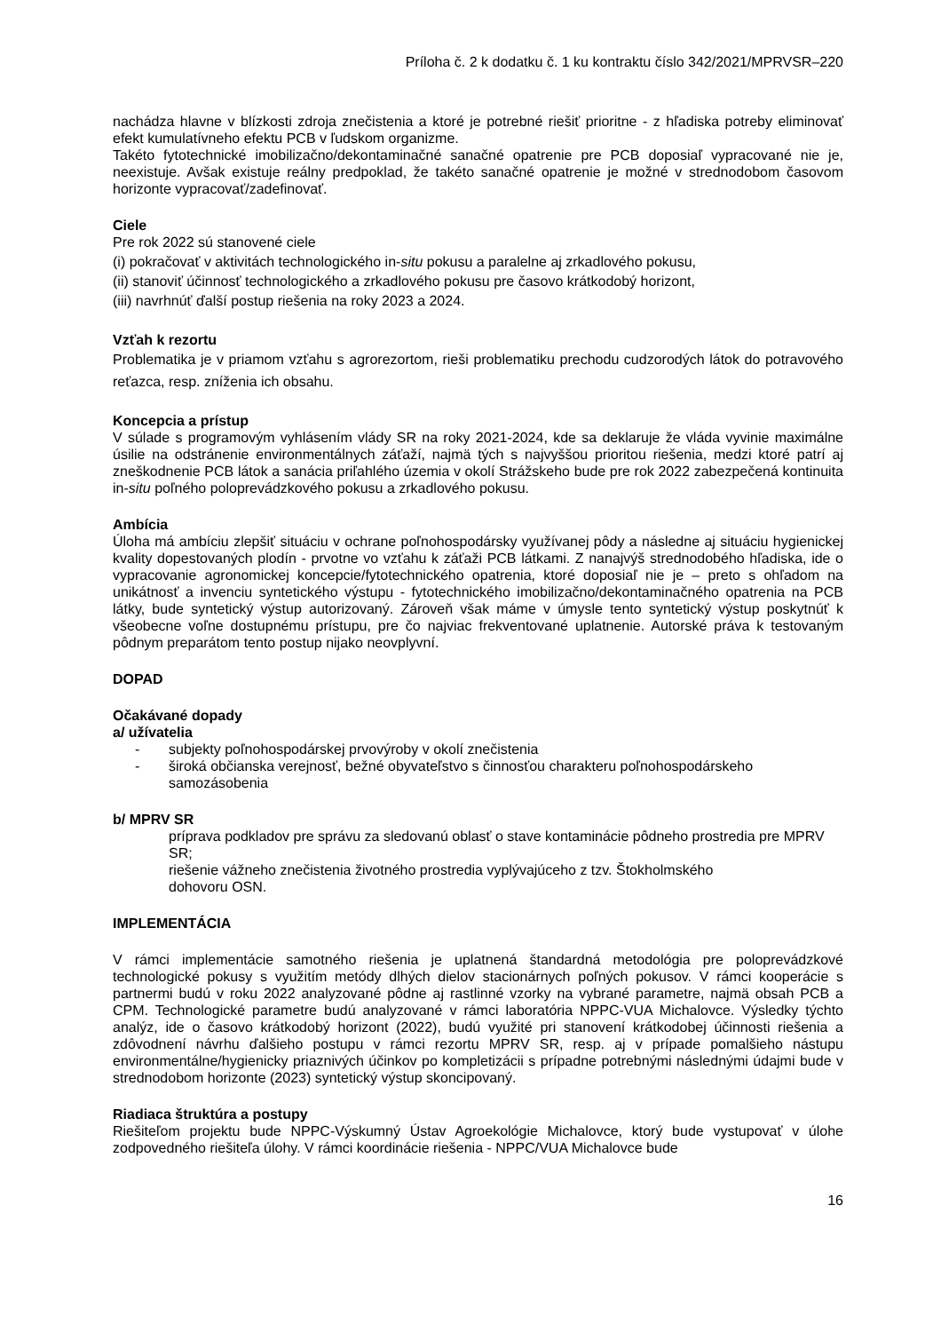Príloha č. 2 k dodatku č. 1 ku kontraktu číslo 342/2021/MPRVSR–220
nachádza hlavne v blízkosti zdroja znečistenia a ktoré je potrebné riešiť prioritne - z hľadiska potreby eliminovať efekt kumulatívneho efektu PCB v ľudskom organizme.
Takéto fytotechnické imobilizačno/dekontaminačné sanačné opatrenie pre PCB doposiaľ vypracované nie je, neexistuje. Avšak existuje reálny predpoklad, že takéto sanačné opatrenie je možné v strednodobom časovom horizonte vypracovať/zadefinovať.
Ciele
Pre rok 2022 sú stanovené ciele
(i) pokračovať v aktivitách technologického in-situ pokusu a paralelne aj zrkadlového pokusu,
(ii) stanoviť účinnosť technologického a zrkadlového pokusu pre časovo krátkodobý horizont,
(iii) navrhnúť ďalší postup riešenia na roky 2023 a 2024.
Vzťah k rezortu
Problematika je v priamom vzťahu s agrorezortom, rieši problematiku prechodu cudzorodých látok do potravového reťazca, resp. zníženia ich obsahu.
Koncepcia a prístup
V súlade s programovým vyhlásením vlády SR na roky 2021-2024, kde sa deklaruje že vláda vyvinie maximálne úsilie na odstránenie environmentálnych záťaží, najmä tých s najvyššou prioritou riešenia, medzi ktoré patrí aj zneškodnenie PCB látok a sanácia priľahlého územia v okolí Strážskeho bude pre rok 2022 zabezpečená kontinuita in-situ poľného poloprevádzkového pokusu a zrkadlového pokusu.
Ambícia
Úloha má ambíciu zlepšiť situáciu v ochrane poľnohospodársky využívanej pôdy a následne aj situáciu hygienickej kvality dopestovaných plodín - prvotne vo vzťahu k záťaži PCB látkami. Z nanajvýš strednodobého hľadiska, ide o vypracovanie agronomickej koncepcie/fytotechnického opatrenia, ktoré doposiaľ nie je – preto s ohľadom na unikátnosť a invenciu syntetického výstupu - fytotechnického imobilizačno/dekontaminačného opatrenia na PCB látky, bude syntetický výstup autorizovaný. Zároveň však máme v úmysle tento syntetický výstup poskytnúť k všeobecne voľne dostupnému prístupu, pre čo najviac frekventované uplatnenie. Autorské práva k testovaným pôdnym preparátom tento postup nijako neovplyvní.
DOPAD
Očakávané dopady
a/ užívatelia
- subjekty poľnohospodárskej prvovýroby v okolí znečistenia
- široká občianska verejnosť, bežné obyvateľstvo s činnosťou charakteru poľnohospodárskeho
samozásobenia
b/ MPRV SR
príprava podkladov pre správu za sledovanú oblasť o stave kontaminácie pôdneho prostredia pre MPRV SR;
riešenie vážneho znečistenia životného prostredia vyplývajúceho z tzv. Štokholmského
dohovoru OSN.
IMPLEMENTÁCIA
V rámci implementácie samotného riešenia je uplatnená štandardná metodológia pre poloprevádzkové technologické pokusy s využitím metódy dlhých dielov stacionárnych poľných pokusov. V rámci kooperácie s partnermi budú v roku 2022 analyzované pôdne aj rastlinné vzorky na vybrané parametre, najmä obsah PCB a CPM. Technologické parametre budú analyzované v rámci laboratória NPPC-VUA Michalovce. Výsledky týchto analýz, ide o časovo krátkodobý horizont (2022), budú využité pri stanovení krátkodobej účinnosti riešenia a zdôvodnení návrhu ďalšieho postupu v rámci rezortu MPRV SR, resp. aj v prípade pomalšieho nástupu environmentálne/hygienicky priaznivých účinkov po kompletizácii s prípadne potrebnými následnými údajmi bude v strednodobom horizonte (2023) syntetický výstup skoncipovaný.
Riadiaca štruktúra a postupy
Riešiteľom projektu bude NPPC-Výskumný Ústav Agroekológie Michalovce, ktorý bude vystupovať v úlohe zodpovedného riešiteľa úlohy. V rámci koordinácie riešenia - NPPC/VUA Michalovce bude
16